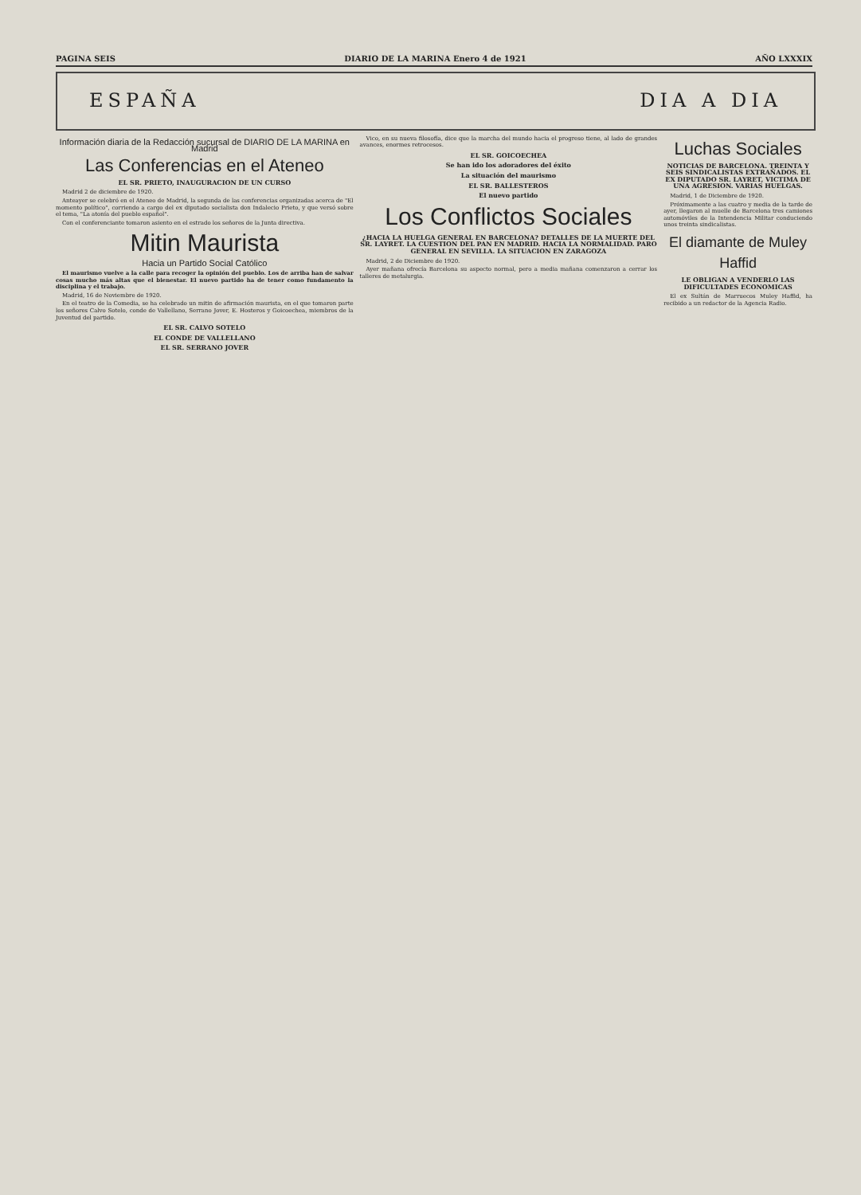PAGINA SEIS DIARIO DE LA MARINA Enero 4 de 1921 AÑO LXXXIX
ESPAÑA DIA A DIA
Información diaria de la Redacción sucursal de DIARIO DE LA MARINA en Madrid
Las Conferencias en el Ateneo
EL SR. PRIETO, INAUGURACION DE UN CURSO
Madrid 2 de diciembre de 1920.
Anteayer se celebró en el Ateneo de Madrid, la segunda de las conferencias organizadas acerca de "El momento político", corriendo a cargo del ex diputado socialista don Indalecio Prieto, y que versó sobre el tema, "La atonía del pueblo español".
Con el conferenciante tomaron asiento en el estrado los señores de la Junta directiva.
Mitin Maurista
Hacia un Partido Social Católico
El maurismo vuelve a la calle para recoger la opinión del pueblo. Los de arriba han de salvar cosas mucho más altas que el bienestar. El nuevo partido ha de tener como fundamento la disciplina y el trabajo.
Madrid, 16 de Noviembre de 1920.
En el teatro de la Comedia, se ha celebrado un mitin de afirmación maurista, en el que tomaron parte los señores Calvo Sotelo, conde de Vallellano, Serrano Jover, E. Hosteros y Goicoechea, miembros de la Juventud del partido.
EL SR. CALVO SOTELO
EL CONDE DE VALLELLANO
EL SR. SERRANO JOVER
Vico, en su nueva filosofía, dice que la marcha del mundo hacia el progreso tiene, al lado de grandes avances, enormes retrocesos.
EL SR. GOICOECHEA
Se han ido los adoradores del éxito
La situación del maurismo
EL SR. BALLESTEROS
El nuevo partido
Los Conflictos Sociales
¿HACIA LA HUELGA GENERAL EN BARCELONA? DETALLES DE LA MUERTE DEL SR. LAYRET. LA CUESTION DEL PAN EN MADRID. HACIA LA NORMALIDAD. PARO GENERAL EN SEVILLA. LA SITUACION EN ZARAGOZA
Madrid, 2 de Diciembre de 1920.
Ayer mañana ofrecía Barcelona su aspecto normal, pero a media mañana comenzaron a cerrar los talleres de metalurgia.
Luchas Sociales
NOTICIAS DE BARCELONA. TREINTA Y SEIS SINDICALISTAS EXTRAÑADOS. EL EX DIPUTADO SR. LAYRET, VICTIMA DE UNA AGRESION. VARIAS HUELGAS.
Madrid, 1 de Diciembre de 1920.
Próximamente a las cuatro y media de la tarde de ayer, llegaron al muelle de Barcelona tres camiones automóviles de la Intendencia Militar conduciendo unos treinta sindicalistas.
El diamante de Muley Haffid
LE OBLIGAN A VENDERLO LAS DIFICULTADES ECONOMICAS
El ex Sultán de Marruecos Muley Haffid, ha recibido a un redactor de la Agencia Radio.